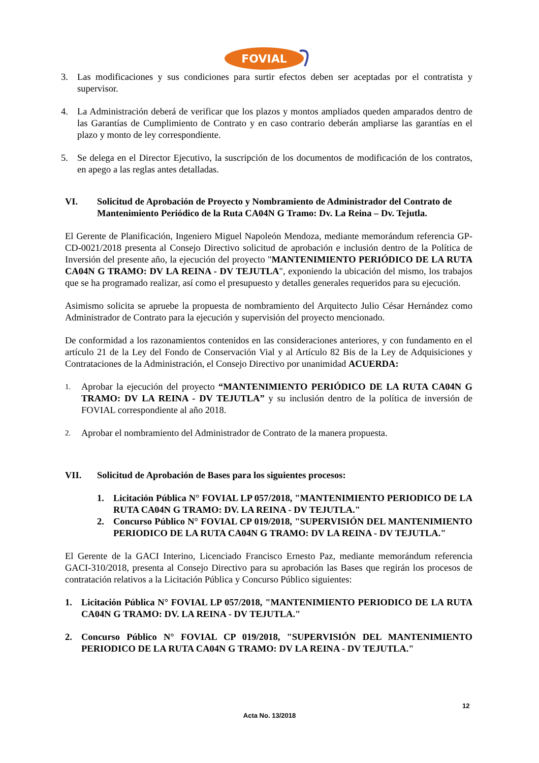FOVIAL
3. Las modificaciones y sus condiciones para surtir efectos deben ser aceptadas por el contratista y supervisor.
4. La Administración deberá de verificar que los plazos y montos ampliados queden amparados dentro de las Garantías de Cumplimiento de Contrato y en caso contrario deberán ampliarse las garantías en el plazo y monto de ley correspondiente.
5. Se delega en el Director Ejecutivo, la suscripción de los documentos de modificación de los contratos, en apego a las reglas antes detalladas.
VI. Solicitud de Aprobación de Proyecto y Nombramiento de Administrador del Contrato de Mantenimiento Periódico de la Ruta CA04N G Tramo: Dv. La Reina – Dv. Tejutla.
El Gerente de Planificación, Ingeniero Miguel Napoleón Mendoza, mediante memorándum referencia GP-CD-0021/2018 presenta al Consejo Directivo solicitud de aprobación e inclusión dentro de la Política de Inversión del presente año, la ejecución del proyecto "MANTENIMIENTO PERIÓDICO DE LA RUTA CA04N G TRAMO: DV LA REINA - DV TEJUTLA", exponiendo la ubicación del mismo, los trabajos que se ha programado realizar, así como el presupuesto y detalles generales requeridos para su ejecución.
Asimismo solicita se apruebe la propuesta de nombramiento del Arquitecto Julio César Hernández como Administrador de Contrato para la ejecución y supervisión del proyecto mencionado.
De conformidad a los razonamientos contenidos en las consideraciones anteriores, y con fundamento en el artículo 21 de la Ley del Fondo de Conservación Vial y al Artículo 82 Bis de la Ley de Adquisiciones y Contrataciones de la Administración, el Consejo Directivo por unanimidad ACUERDA:
1. Aprobar la ejecución del proyecto “MANTENIMIENTO PERIÓDICO DE LA RUTA CA04N G TRAMO: DV LA REINA - DV TEJUTLA” y su inclusión dentro de la política de inversión de FOVIAL correspondiente al año 2018.
2. Aprobar el nombramiento del Administrador de Contrato de la manera propuesta.
VII. Solicitud de Aprobación de Bases para los siguientes procesos:
1. Licitación Pública N° FOVIAL LP 057/2018, "MANTENIMIENTO PERIODICO DE LA RUTA CA04N G TRAMO: DV. LA REINA - DV TEJUTLA."
2. Concurso Público N° FOVIAL CP 019/2018, "SUPERVISIÓN DEL MANTENIMIENTO PERIODICO DE LA RUTA CA04N G TRAMO: DV LA REINA - DV TEJUTLA."
El Gerente de la GACI Interino, Licenciado Francisco Ernesto Paz, mediante memorándum referencia GACI-310/2018, presenta al Consejo Directivo para su aprobación las Bases que regirán los procesos de contratación relativos a la Licitación Pública y Concurso Público siguientes:
1. Licitación Pública N° FOVIAL LP 057/2018, "MANTENIMIENTO PERIODICO DE LA RUTA CA04N G TRAMO: DV. LA REINA - DV TEJUTLA."
2. Concurso Público N° FOVIAL CP 019/2018, "SUPERVISIÓN DEL MANTENIMIENTO PERIODICO DE LA RUTA CA04N G TRAMO: DV LA REINA - DV TEJUTLA."
12
Acta No. 13/2018